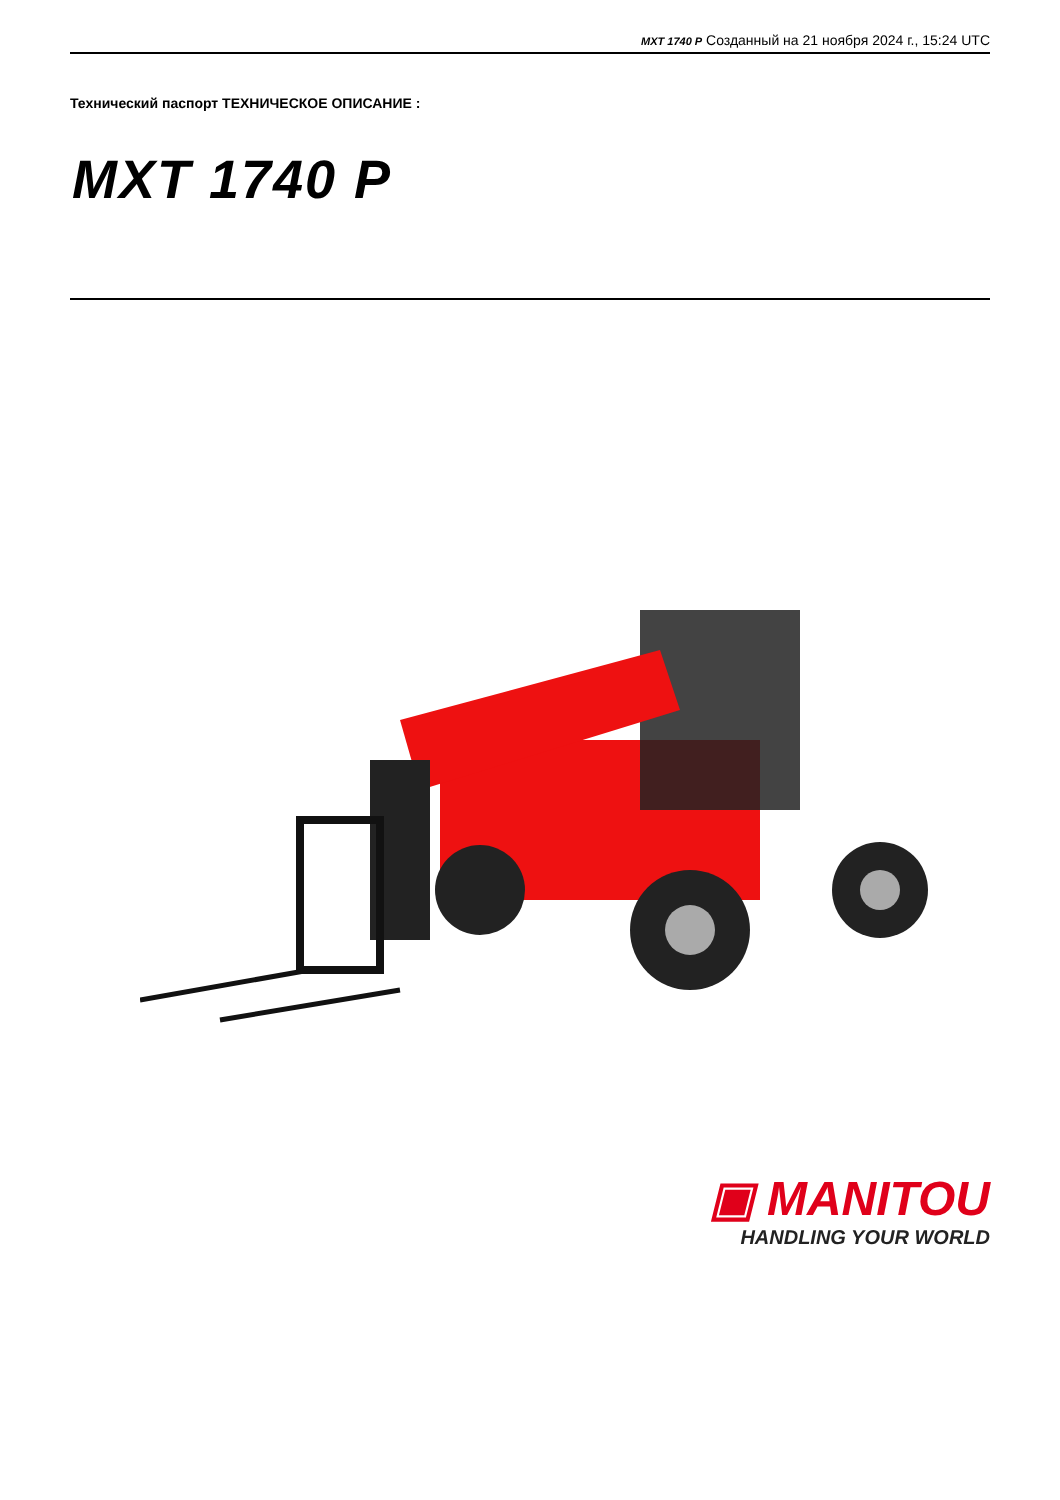MXT 1740 P Созданный на 21 ноября 2024 г., 15:24 UTC
Технический паспорт ТЕХНИЧЕСКОЕ ОПИСАНИЕ :
MXT 1740 P
▣ MANITOU
HANDLING YOUR WORLD